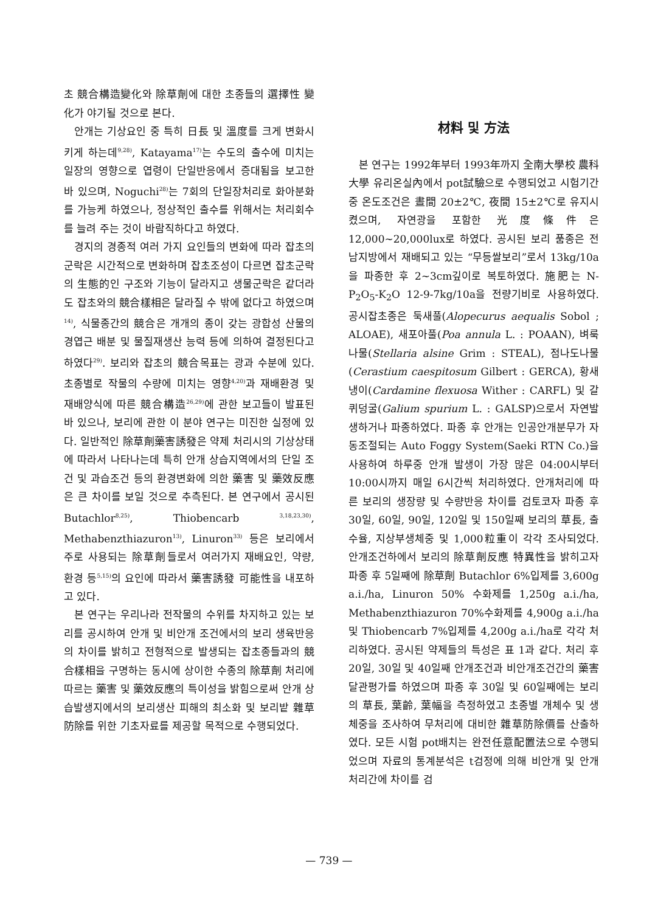초 競合構造變化와 除草劑에 대한 초종들의 選擇性 變化가 야기될 것으로 본다.
안개는 기상요인 중 특히 日長 및 溫度를 크게 변화시키게 하는데<sup>9,28)</sup>, Katayama<sup>17)</sup>는 수도의 출수에 미치는 일장의 영향으로 엽령이 단일반응에서 증대됨을 보고한 바 있으며, Noguchi<sup>28)</sup>는 7회의 단일장처리로 화아분화를 가능케 하였으나, 정상적인 출수를 위해서는 처리회수를 늘려 주는 것이 바람직하다고 하였다.
경지의 경종적 여러 가지 요인들의 변화에 따라 잡초의 군락은 시간적으로 변화하며 잡초조성이 다르면 잡초군락의 生態的인 구조와 기능이 달라지고 생물군락은 같더라도 잡초와의 競合樣相은 달라질 수 밖에 없다고 하였으며<sup>14)</sup>, 식물종간의 競合은 개개의 종이 갖는 광합성 산물의 경엽근 배분 및 물질재생산 능력 등에 의하여 결정된다고 하였다<sup>29)</sup>. 보리와 잡초의 競合목표는 광과 수분에 있다. 초종별로 작물의 수량에 미치는 영향<sup>4,20)</sup>과 재배환경 및 재배양식에 따른 競合構造<sup>26,29)</sup>에 관한 보고들이 발표된 바 있으나, 보리에 관한 이 분야 연구는 미진한 실정에 있다. 일반적인 除草劑藥害誘發은 약제 처리시의 기상상태에 따라서 나타나는데 특히 안개 상습지역에서의 단일 조건 및 과습조건 등의 환경변화에 의한 藥害 및 藥效反應은 큰 차이를 보일 것으로 추측된다. 본 연구에서 공시된 Butachlor<sup>8,25)</sup>, Thiobencarb <sup>3,18,23,30)</sup>, Methabenzthiazuron<sup>13)</sup>, Linuron<sup>33)</sup> 등은 보리에서 주로 사용되는 除草劑들로서 여러가지 재배요인, 약량, 환경 등<sup>5,15)</sup>의 요인에 따라서 藥害誘發 可能性을 내포하고 있다.
본 연구는 우리나라 전작물의 수위를 차지하고 있는 보리를 공시하여 안개 및 비안개 조건에서의 보리 생육반응의 차이를 밝히고 전형적으로 발생되는 잡초종들과의 競合樣相을 구명하는 동시에 상이한 수종의 除草劑 처리에 따르는 藥害 및 藥效反應의 특이성을 밝힘으로써 안개 상습발생지에서의 보리생산 피해의 최소화 및 보리밭 雜草防除를 위한 기초자료를 제공할 목적으로 수행되었다.
材料 및 方法
본 연구는 1992年부터 1993年까지 全南大學校 農科大學 유리온실內에서 pot試驗으로 수행되었고 시험기간 중 온도조건은 晝間 20±2℃, 夜間 15±2℃로 유지시켰으며, 자연광을 포함한 光度條件은 12,000~20,000lux로 하였다. 공시된 보리 품종은 전남지방에서 재배되고 있는 “무등쌀보리”로서 13kg/10a을 파종한 후 2~3cm깊이로 복토하였다. 施肥는 N-P<sub>2</sub>O<sub>5</sub>-K<sub>2</sub>O 12-9-7kg/10a을 전량기비로 사용하였다. 공시잡초종은 둑새풀(Alopecurus aequalis Sobol ; ALOAE), 새포아풀(Poa annula L. : POAAN), 벼룩나물(Stellaria alsine Grim : STEAL), 점나도나물(Cerastium caespitosum Gilbert : GERCA), 황새냉이(Cardamine flexuosa Wither : CARFL) 및 갈퀴덩굴(Galium spurium L. : GALSP)으로서 자연발생하거나 파종하였다. 파종 후 안개는 인공안개분무가 자동조절되는 Auto Foggy System(Saeki RTN Co.)을 사용하여 하루중 안개 발생이 가장 많은 04:00시부터 10:00시까지 매일 6시간씩 처리하였다. 안개처리에 따른 보리의 생장량 및 수량반응 차이를 검토코자 파종 후 30일, 60일, 90일, 120일 및 150일째 보리의 草長, 출수율, 지상부생체중 및 1,000粒重이 각각 조사되었다. 안개조건하에서 보리의 除草劑反應 特異性을 밝히고자 파종 후 5일째에 除草劑 Butachlor 6%입제를 3,600g a.i./ha, Linuron 50% 수화제를 1,250g a.i./ha, Methabenzthiazuron 70%수화제를 4,900g a.i./ha 및 Thiobencarb 7%입제를 4,200g a.i./ha로 각각 처리하였다. 공시된 약제들의 특성은 표 1과 같다. 처리 후 20일, 30일 및 40일째 안개조건과 비안개조건간의 藥害 달관평가를 하였으며 파종 후 30일 및 60일째에는 보리의 草長, 葉齡, 葉幅을 측정하였고 초종별 개체수 및 생체중을 조사하여 무처리에 대비한 雜草防除價를 산출하였다. 모든 시험 pot배치는 완전任意配置法으로 수행되었으며 자료의 통계분석은 t검정에 의해 비안개 및 안개처리간에 차이를 검
— 739 —